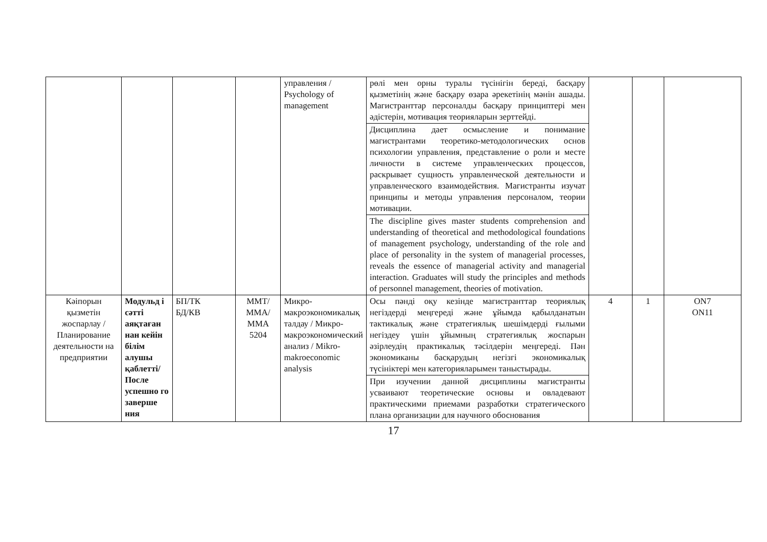| | | | | управления / Psychology of management | рөлі мен орны туралы түсінігін береді, басқару қызметінің және басқару өзара әрекетінің мәнін ашады. Магистранттар персоналды басқару принциптері мен әдістерін, мотивация теорияларын зерттейді. | | | |
| | | | | | Дисциплина дает осмысление и понимание магистрантами теоретико-методологических основ психологии управления, представление о роли и месте личности в системе управленческих процессов, раскрывает сущность управленческой деятельности и управленческого взаимодействия. Магистранты изучат принципы и методы управления персоналом, теории мотивации. | | | |
| | | | | | The discipline gives master students comprehension and understanding of theoretical and methodological foundations of management psychology, understanding of the role and place of personality in the system of managerial processes, reveals the essence of managerial activity and managerial interaction. Graduates will study the principles and methods of personnel management, theories of motivation. | | | |
| Кәіпорын қызметін жоспарлау / Планирование деятельности на предприятии | Модульд і сәтті аяқтаған нан кейін білім алушы қаблетті/ После успешно го заверше ния | БП/ТК БД/КВ | ММТ/ ММА/ ММА 5204 | Микро-макроэкономикалық талдау / Микро-макроэкономический анализ / Mikro-makroeconomic analysis | Осы пәнді оқу кезінде магистранттар теориялық негіздерді меңгереді және ұйымда қабылданатын тактикалық және стратегиялық шешімдерді ғылыми негіздеу үшін ұйымның стратегиялық жоспарын әзірлеудің практикалық тәсілдерін меңгереді. Пән экономиканы басқарудың негізгі экономикалық түсініктері мен категорияларымен таныстырады. | 4 | 1 | ON7 ON11 |
| | | | | | При изучении данной дисциплины магистранты усваивают теоретические основы и овладевают практическими приемами разработки стратегического плана организации для научного обоснования | | | |
17